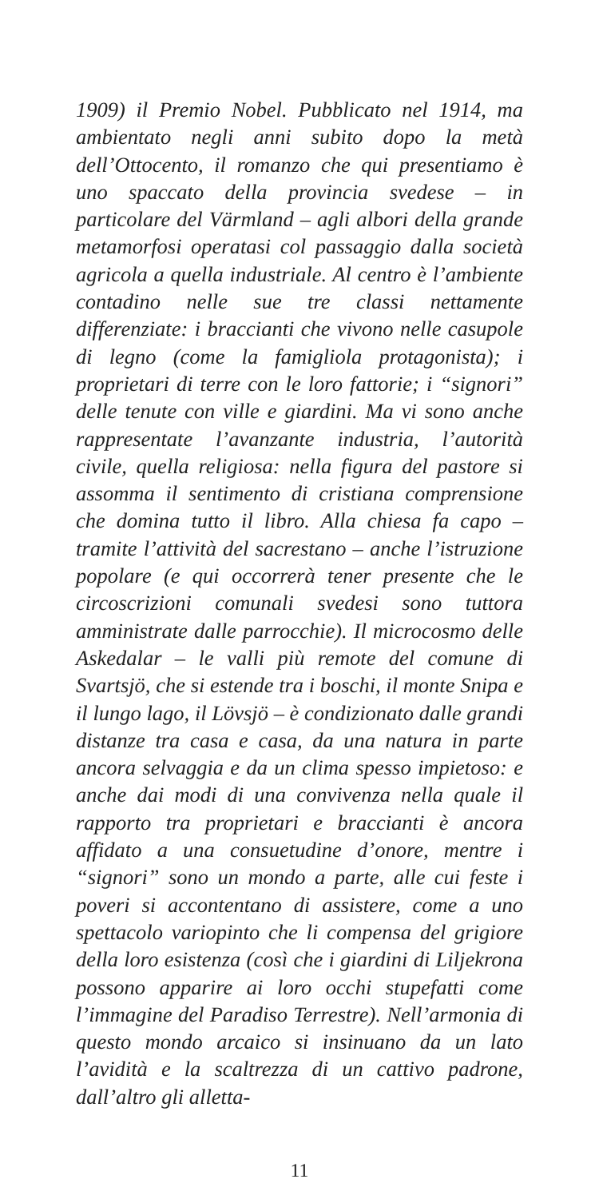1909) il Premio Nobel. Pubblicato nel 1914, ma ambientato negli anni subito dopo la metà dell’Ottocento, il romanzo che qui presentiamo è uno spaccato della provincia svedese – in particolare del Värmland – agli albori della grande metamorfosi operatasi col passaggio dalla società agricola a quella industriale. Al centro è l’ambiente contadino nelle sue tre classi nettamente differenziate: i braccianti che vivono nelle casupole di legno (come la famigliola protagonista); i proprietari di terre con le loro fattorie; i “signori” delle tenute con ville e giardini. Ma vi sono anche rappresentate l’avanzante industria, l’autorità civile, quella religiosa: nella figura del pastore si assomma il sentimento di cristiana comprensione che domina tutto il libro. Alla chiesa fa capo – tramite l’attività del sacrestano – anche l’istruzione popolare (e qui occorrerà tener presente che le circoscrizioni comunali svedesi sono tuttora amministrate dalle parrocchie). Il microcosmo delle Askedalar – le valli più remote del comune di Svartsjö, che si estende tra i boschi, il monte Snipa e il lungo lago, il Lövsjö – è condizionato dalle grandi distanze tra casa e casa, da una natura in parte ancora selvaggia e da un clima spesso impietoso: e anche dai modi di una convivenza nella quale il rapporto tra proprietari e braccianti è ancora affidato a una consuetudine d’onore, mentre i “signori” sono un mondo a parte, alle cui feste i poveri si accontentano di assistere, come a uno spettacolo variopinto che li compensa del grigiore della loro esistenza (così che i giardini di Liljekrona possono apparire ai loro occhi stupefatti come l’immagine del Paradiso Terrestre). Nell’armonia di questo mondo arcaico si insinuano da un lato l’avidità e la scaltrezza di un cattivo padrone, dall’altro gli alletta-
11